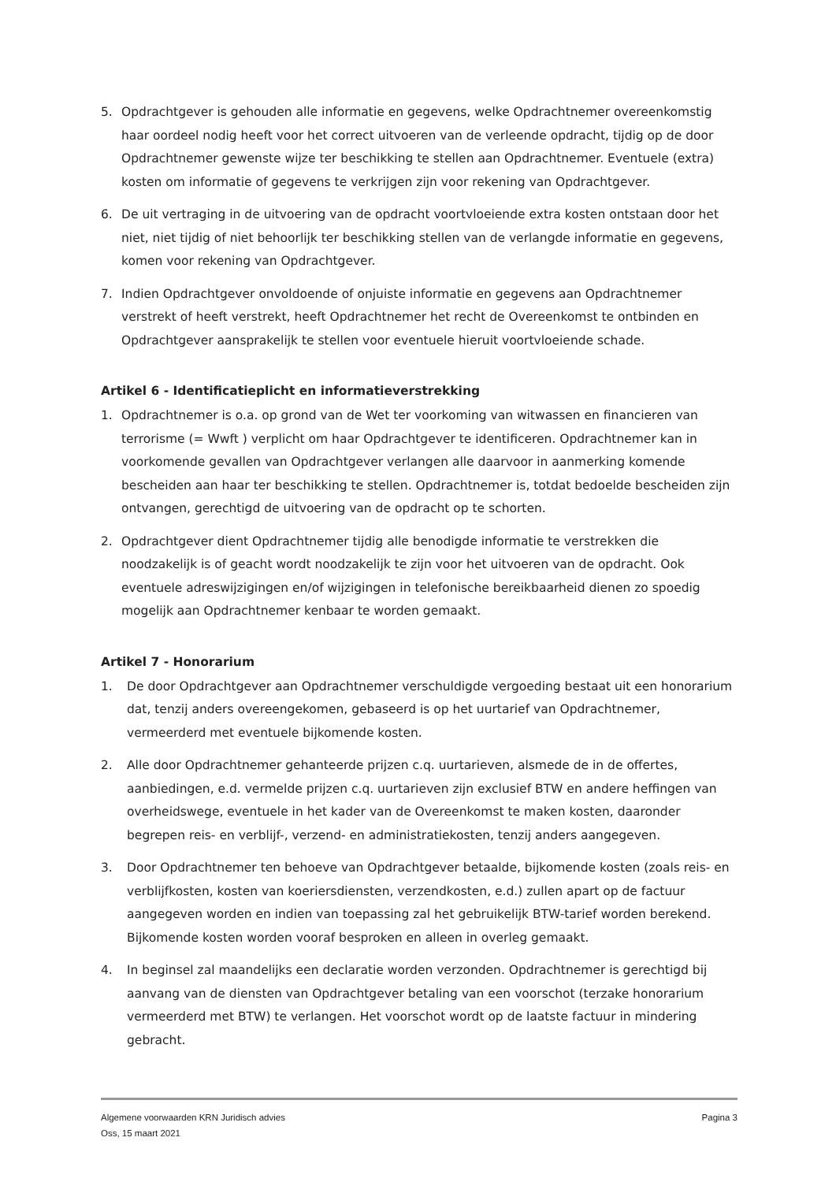5. Opdrachtgever is gehouden alle informatie en gegevens, welke Opdrachtnemer overeenkomstig haar oordeel nodig heeft voor het correct uitvoeren van de verleende opdracht, tijdig op de door Opdrachtnemer gewenste wijze ter beschikking te stellen aan Opdrachtnemer. Eventuele (extra) kosten om informatie of gegevens te verkrijgen zijn voor rekening van Opdrachtgever.
6. De uit vertraging in de uitvoering van de opdracht voortvloeiende extra kosten ontstaan door het niet, niet tijdig of niet behoorlijk ter beschikking stellen van de verlangde informatie en gegevens, komen voor rekening van Opdrachtgever.
7. Indien Opdrachtgever onvoldoende of onjuiste informatie en gegevens aan Opdrachtnemer verstrekt of heeft verstrekt, heeft Opdrachtnemer het recht de Overeenkomst te ontbinden en Opdrachtgever aansprakelijk te stellen voor eventuele hieruit voortvloeiende schade.
Artikel 6 - Identificatieplicht en informatieverstrekking
1. Opdrachtnemer is o.a. op grond van de Wet ter voorkoming van witwassen en financieren van terrorisme (= Wwft ) verplicht om haar Opdrachtgever te identificeren. Opdrachtnemer kan in voorkomende gevallen van Opdrachtgever verlangen alle daarvoor in aanmerking komende bescheiden aan haar ter beschikking te stellen. Opdrachtnemer is, totdat bedoelde bescheiden zijn ontvangen, gerechtigd de uitvoering van de opdracht op te schorten.
2. Opdrachtgever dient Opdrachtnemer tijdig alle benodigde informatie te verstrekken die noodzakelijk is of geacht wordt noodzakelijk te zijn voor het uitvoeren van de opdracht. Ook eventuele adreswijzigingen en/of wijzigingen in telefonische bereikbaarheid dienen zo spoedig mogelijk aan Opdrachtnemer kenbaar te worden gemaakt.
Artikel 7 - Honorarium
1. De door Opdrachtgever aan Opdrachtnemer verschuldigde vergoeding bestaat uit een honorarium dat, tenzij anders overeengekomen, gebaseerd is op het uurtarief van Opdrachtnemer, vermeerderd met eventuele bijkomende kosten.
2. Alle door Opdrachtnemer gehanteerde prijzen c.q. uurtarieven, alsmede de in de offertes, aanbiedingen, e.d. vermelde prijzen c.q. uurtarieven zijn exclusief BTW en andere heffingen van overheidswege, eventuele in het kader van de Overeenkomst te maken kosten, daaronder begrepen reis- en verblijf-, verzend- en administratiekosten, tenzij anders aangegeven.
3. Door Opdrachtnemer ten behoeve van Opdrachtgever betaalde, bijkomende kosten (zoals reis- en verblijfkosten, kosten van koeriersdiensten, verzendkosten, e.d.) zullen apart op de factuur aangegeven worden en indien van toepassing zal het gebruikelijk BTW-tarief worden berekend. Bijkomende kosten worden vooraf besproken en alleen in overleg gemaakt.
4. In beginsel zal maandelijks een declaratie worden verzonden. Opdrachtnemer is gerechtigd bij aanvang van de diensten van Opdrachtgever betaling van een voorschot (terzake honorarium vermeerderd met BTW) te verlangen. Het voorschot wordt op de laatste factuur in mindering gebracht.
Algemene voorwaarden KRN Juridisch advies
Oss, 15 maart 2021
Pagina 3